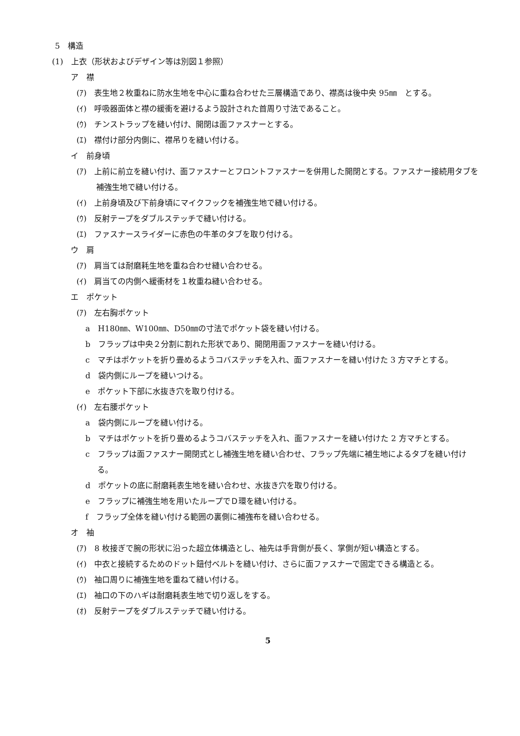5　構造
(1)　上衣（形状およびデザイン等は別図１参照）
ア　襟
(ｱ)　表生地２枚重ねに防水生地を中心に重ね合わせた三層構造であり、襟高は後中央 95㎜　とする。
(ｲ)　呼吸器面体と襟の緩衝を避けるよう設計された首周り寸法であること。
(ｳ)　チンストラップを縫い付け、開閉は面ファスナーとする。
(ｴ)　襟付け部分内側に、襟吊りを縫い付ける。
イ　前身頃
(ｱ)　上前に前立を縫い付け、面ファスナーとフロントファスナーを併用した開閉とする。ファスナー接続用タブを補強生地で縫い付ける。
(ｲ)　上前身頃及び下前身頃にマイクフックを補強生地で縫い付ける。
(ｳ)　反射テープをダブルステッチで縫い付ける。
(ｴ)　ファスナースライダーに赤色の牛革のタブを取り付ける。
ウ　肩
(ｱ)　肩当ては耐磨耗生地を重ね合わせ縫い合わせる。
(ｲ)　肩当ての内側へ緩衝材を１枚重ね縫い合わせる。
エ　ポケット
(ｱ)　左右胸ポケット
a　H180㎜、W100㎜、D50㎜の寸法でポケット袋を縫い付ける。
b　フラップは中央２分割に割れた形状であり、開閉用面ファスナーを縫い付ける。
c　マチはポケットを折り畳めるようコバステッチを入れ、面ファスナーを縫い付けた 3 方マチとする。
d　袋内側にループを縫いつける。
e　ポケット下部に水抜き穴を取り付ける。
(ｲ)　左右腰ポケット
a　袋内側にループを縫い付ける。
b　マチはポケットを折り畳めるようコバステッチを入れ、面ファスナーを縫い付けた 2 方マチとする。
c　フラップは面ファスナー開閉式とし補強生地を縫い合わせ、フラップ先端に補生地によるタブを縫い付ける。
d　ポケットの底に耐磨耗表生地を縫い合わせ、水抜き穴を取り付ける。
e　フラップに補強生地を用いたループでＤ環を縫い付ける。
f　フラップ全体を縫い付ける範囲の裏側に補強布を縫い合わせる。
オ　袖
(ｱ)　8 枚接ぎで腕の形状に沿った超立体構造とし、袖先は手背側が長く、掌側が短い構造とする。
(ｲ)　中衣と接続するためのドット鈕付ベルトを縫い付け、さらに面ファスナーで固定できる構造とる。
(ｳ)　袖口周りに補強生地を重ねて縫い付ける。
(ｴ)　袖口の下のハギは耐磨耗表生地で切り返しをする。
(ｵ)　反射テープをダブルステッチで縫い付ける。
5